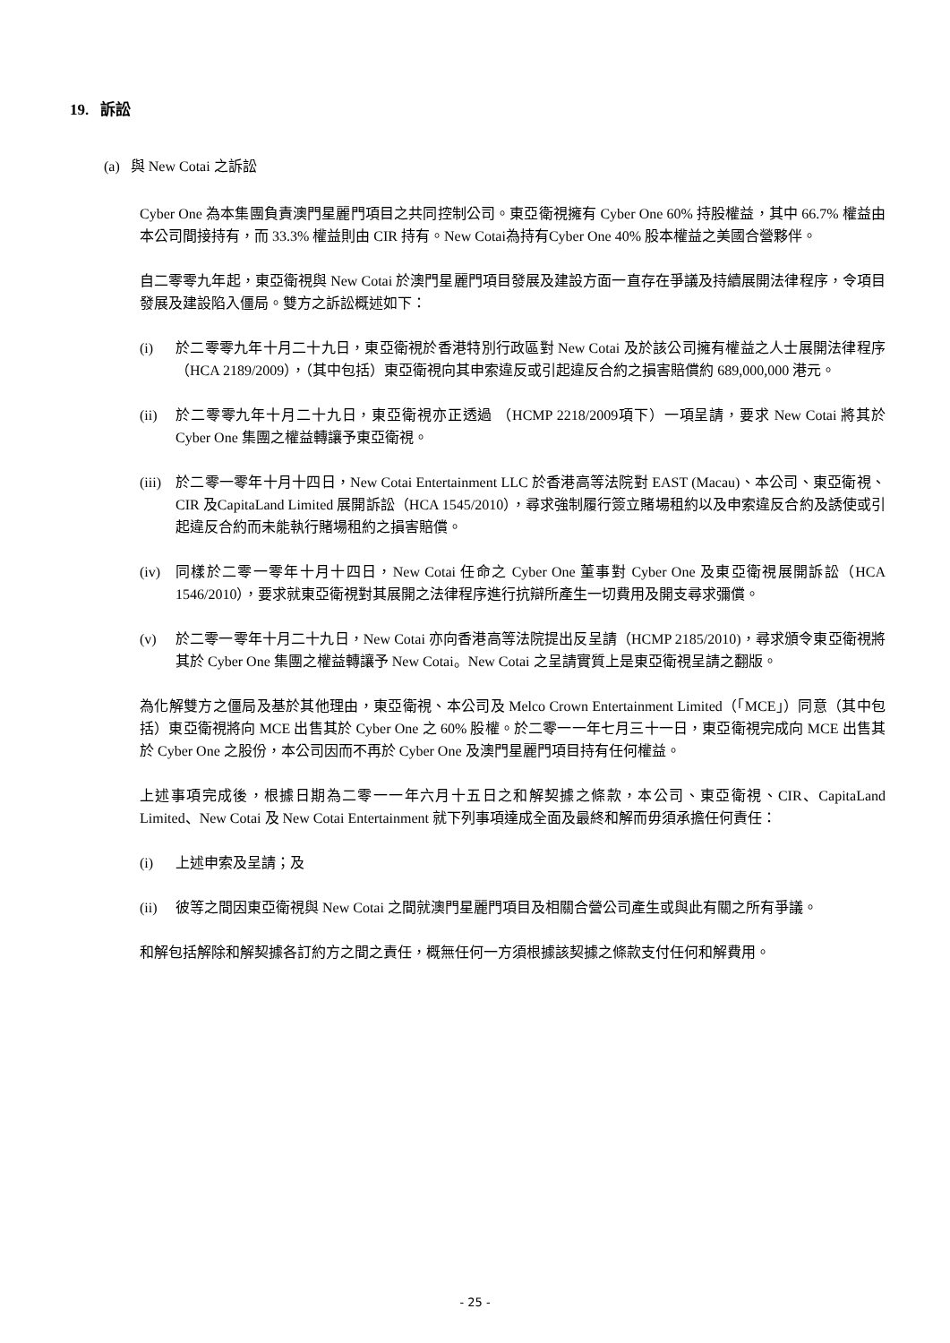19. 訴訟
(a) 與 New Cotai 之訴訟
Cyber One 為本集團負責澳門星麗門項目之共同控制公司。東亞衛視擁有 Cyber One 60% 持股權益，其中 66.7% 權益由本公司間接持有，而 33.3% 權益則由 CIR 持有。New Cotai為持有Cyber One 40% 股本權益之美國合營夥伴。
自二零零九年起，東亞衛視與 New Cotai 於澳門星麗門項目發展及建設方面一直存在爭議及持續展開法律程序，令項目發展及建設陷入僵局。雙方之訴訟概述如下：
(i) 於二零零九年十月二十九日，東亞衛視於香港特別行政區對 New Cotai 及於該公司擁有權益之人士展開法律程序（HCA 2189/2009），（其中包括）東亞衛視向其申索違反或引起違反合約之損害賠償約 689,000,000 港元。
(ii) 於二零零九年十月二十九日，東亞衛視亦正透過 （HCMP 2218/2009項下）一項呈請，要求 New Cotai 將其於 Cyber One 集團之權益轉讓予東亞衛視。
(iii) 於二零一零年十月十四日，New Cotai Entertainment LLC 於香港高等法院對 EAST (Macau)、本公司、東亞衛視、CIR 及CapitaLand Limited 展開訴訟（HCA 1545/2010），尋求強制履行簽立賭場租約以及申索違反合約及誘使或引起違反合約而未能執行賭場租約之損害賠償。
(iv) 同樣於二零一零年十月十四日，New Cotai 任命之 Cyber One 董事對 Cyber One 及東亞衛視展開訴訟（HCA 1546/2010），要求就東亞衛視對其展開之法律程序進行抗辯所產生一切費用及開支尋求彌償。
(v) 於二零一零年十月二十九日，New Cotai 亦向香港高等法院提出反呈請（HCMP 2185/2010)，尋求頒令東亞衛視將其於 Cyber One 集團之權益轉讓予 New Cotai。New Cotai 之呈請實質上是東亞衛視呈請之翻版。
為化解雙方之僵局及基於其他理由，東亞衛視、本公司及 Melco Crown Entertainment Limited（「MCE」）同意（其中包括）東亞衛視將向 MCE 出售其於 Cyber One 之 60% 股權。於二零一一年七月三十一日，東亞衛視完成向 MCE 出售其於 Cyber One 之股份，本公司因而不再於 Cyber One 及澳門星麗門項目持有任何權益。
上述事項完成後，根據日期為二零一一年六月十五日之和解契據之條款，本公司、東亞衛視、CIR、CapitaLand Limited、New Cotai 及 New Cotai Entertainment 就下列事項達成全面及最終和解而毋須承擔任何責任：
(i) 上述申索及呈請；及
(ii) 彼等之間因東亞衛視與 New Cotai 之間就澳門星麗門項目及相關合營公司產生或與此有關之所有爭議。
和解包括解除和解契據各訂約方之間之責任，概無任何一方須根據該契據之條款支付任何和解費用。
- 25 -